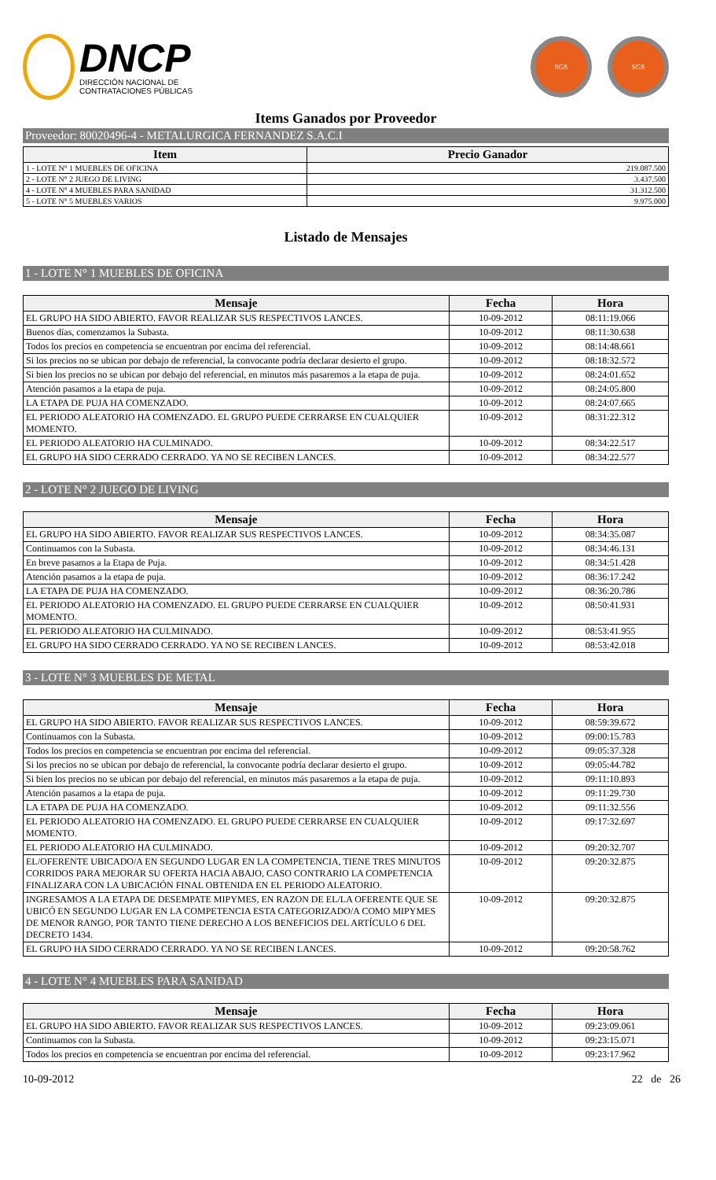DNCP
DIRECCIÓN NACIONAL DE
CONTRATACIONES PÚBLICAS
SGS SGS
Items Ganados por Proveedor
Proveedor: 80020496-4 - METALURGICA FERNANDEZ S.A.C.I
| Item | Precio Ganador |
| --- | --- |
| 1 - LOTE N° 1 MUEBLES DE OFICINA | 219.087.500 |
| 2 - LOTE N° 2 JUEGO DE LIVING | 3.437.500 |
| 4 - LOTE N° 4 MUEBLES PARA SANIDAD | 31.312.500 |
| 5 - LOTE N° 5 MUEBLES VARIOS | 9.975.000 |
Listado de Mensajes
1 - LOTE N° 1 MUEBLES DE OFICINA
| Mensaje | Fecha | Hora |
| --- | --- | --- |
| EL GRUPO HA SIDO ABIERTO. FAVOR REALIZAR SUS RESPECTIVOS LANCES. | 10-09-2012 | 08:11:19.066 |
| Buenos días, comenzamos la Subasta. | 10-09-2012 | 08:11:30.638 |
| Todos los precios en competencia se encuentran por encima del referencial. | 10-09-2012 | 08:14:48.661 |
| Si los precios no se ubican por debajo de referencial, la convocante podría declarar desierto el grupo. | 10-09-2012 | 08:18:32.572 |
| Si bien los precios no se ubican por debajo del referencial, en minutos más pasaremos a la etapa de puja. | 10-09-2012 | 08:24:01.652 |
| Atención pasamos a la etapa de puja. | 10-09-2012 | 08:24:05.800 |
| LA ETAPA DE PUJA HA COMENZADO. | 10-09-2012 | 08:24:07.665 |
| EL PERIODO ALEATORIO HA COMENZADO. EL GRUPO PUEDE CERRARSE EN CUALQUIER MOMENTO. | 10-09-2012 | 08:31:22.312 |
| EL PERIODO ALEATORIO HA CULMINADO. | 10-09-2012 | 08:34:22.517 |
| EL GRUPO HA SIDO CERRADO CERRADO. YA NO SE RECIBEN LANCES. | 10-09-2012 | 08:34:22.577 |
2 - LOTE N° 2 JUEGO DE LIVING
| Mensaje | Fecha | Hora |
| --- | --- | --- |
| EL GRUPO HA SIDO ABIERTO. FAVOR REALIZAR SUS RESPECTIVOS LANCES. | 10-09-2012 | 08:34:35.087 |
| Continuamos con la Subasta. | 10-09-2012 | 08:34:46.131 |
| En breve pasamos a la Etapa de Puja. | 10-09-2012 | 08:34:51.428 |
| Atención pasamos a la etapa de puja. | 10-09-2012 | 08:36:17.242 |
| LA ETAPA DE PUJA HA COMENZADO. | 10-09-2012 | 08:36:20.786 |
| EL PERIODO ALEATORIO HA COMENZADO. EL GRUPO PUEDE CERRARSE EN CUALQUIER MOMENTO. | 10-09-2012 | 08:50:41.931 |
| EL PERIODO ALEATORIO HA CULMINADO. | 10-09-2012 | 08:53:41.955 |
| EL GRUPO HA SIDO CERRADO CERRADO. YA NO SE RECIBEN LANCES. | 10-09-2012 | 08:53:42.018 |
3 - LOTE N° 3 MUEBLES DE METAL
| Mensaje | Fecha | Hora |
| --- | --- | --- |
| EL GRUPO HA SIDO ABIERTO. FAVOR REALIZAR SUS RESPECTIVOS LANCES. | 10-09-2012 | 08:59:39.672 |
| Continuamos con la Subasta. | 10-09-2012 | 09:00:15.783 |
| Todos los precios en competencia se encuentran por encima del referencial. | 10-09-2012 | 09:05:37.328 |
| Si los precios no se ubican por debajo de referencial, la convocante podría declarar desierto el grupo. | 10-09-2012 | 09:05:44.782 |
| Si bien los precios no se ubican por debajo del referencial, en minutos más pasaremos a la etapa de puja. | 10-09-2012 | 09:11:10.893 |
| Atención pasamos a la etapa de puja. | 10-09-2012 | 09:11:29.730 |
| LA ETAPA DE PUJA HA COMENZADO. | 10-09-2012 | 09:11:32.556 |
| EL PERIODO ALEATORIO HA COMENZADO. EL GRUPO PUEDE CERRARSE EN CUALQUIER MOMENTO. | 10-09-2012 | 09:17:32.697 |
| EL PERIODO ALEATORIO HA CULMINADO. | 10-09-2012 | 09:20:32.707 |
| EL/OFERENTE UBICADO/A EN SEGUNDO LUGAR EN LA COMPETENCIA, TIENE TRES MINUTOS CORRIDOS PARA MEJORAR SU OFERTA HACIA ABAJO, CASO CONTRARIO LA COMPETENCIA FINALIZARA CON LA UBICACIÓN FINAL OBTENIDA EN EL PERIODO ALEATORIO. | 10-09-2012 | 09:20:32.875 |
| INGRESAMOS A LA ETAPA DE DESEMPATE MIPYMES, EN RAZON DE EL/LA OFERENTE QUE SE UBICÓ EN SEGUNDO LUGAR EN LA COMPETENCIA ESTA CATEGORIZADO/A COMO MIPYMES DE MENOR RANGO, POR TANTO TIENE DERECHO A LOS BENEFICIOS DEL ARTÍCULO 6 DEL DECRETO 1434. | 10-09-2012 | 09:20:32.875 |
| EL GRUPO HA SIDO CERRADO CERRADO. YA NO SE RECIBEN LANCES. | 10-09-2012 | 09:20:58.762 |
4 - LOTE N° 4 MUEBLES PARA SANIDAD
| Mensaje | Fecha | Hora |
| --- | --- | --- |
| EL GRUPO HA SIDO ABIERTO. FAVOR REALIZAR SUS RESPECTIVOS LANCES. | 10-09-2012 | 09:23:09.061 |
| Continuamos con la Subasta. | 10-09-2012 | 09:23:15.071 |
| Todos los precios en competencia se encuentran por encima del referencial. | 10-09-2012 | 09:23:17.962 |
10-09-2012 22 de 26